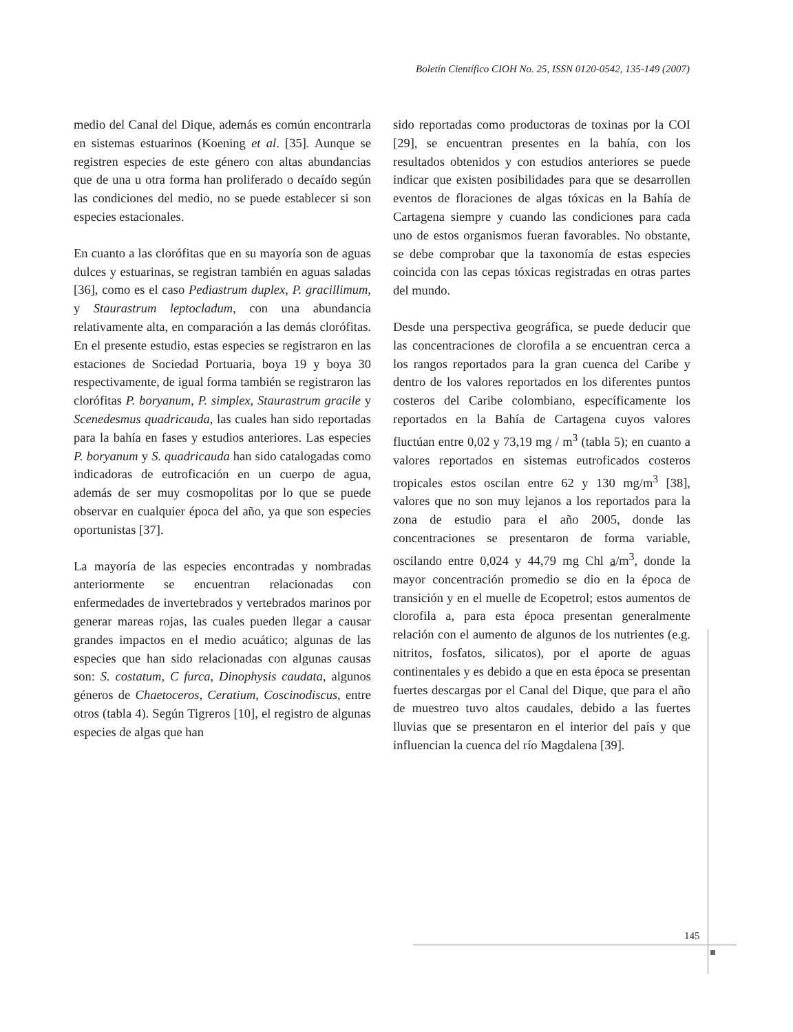Boletín Científico CIOH No. 25, ISSN 0120-0542, 135-149 (2007)
medio del Canal del Dique, además es común encontrarla en sistemas estuarinos (Koening et al. [35]. Aunque se registren especies de este género con altas abundancias que de una u otra forma han proliferado o decaído según las condiciones del medio, no se puede establecer si son especies estacionales.
En cuanto a las clorófitas que en su mayoría son de aguas dulces y estuarinas, se registran también en aguas saladas [36], como es el caso Pediastrum duplex, P. gracillimum, y Staurastrum leptocladum, con una abundancia relativamente alta, en comparación a las demás clorófitas. En el presente estudio, estas especies se registraron en las estaciones de Sociedad Portuaria, boya 19 y boya 30 respectivamente, de igual forma también se registraron las clorófitas P. boryanum, P. simplex, Staurastrum gracile y Scenedesmus quadricauda, las cuales han sido reportadas para la bahía en fases y estudios anteriores. Las especies P. boryanum y S. quadricauda han sido catalogadas como indicadoras de eutroficación en un cuerpo de agua, además de ser muy cosmopolitas por lo que se puede observar en cualquier época del año, ya que son especies oportunistas [37].
La mayoría de las especies encontradas y nombradas anteriormente se encuentran relacionadas con enfermedades de invertebrados y vertebrados marinos por generar mareas rojas, las cuales pueden llegar a causar grandes impactos en el medio acuático; algunas de las especies que han sido relacionadas con algunas causas son: S. costatum, C furca, Dinophysis caudata, algunos géneros de Chaetoceros, Ceratium, Coscinodiscus, entre otros (tabla 4). Según Tigreros [10], el registro de algunas especies de algas que han
sido reportadas como productoras de toxinas por la COI [29], se encuentran presentes en la bahía, con los resultados obtenidos y con estudios anteriores se puede indicar que existen posibilidades para que se desarrollen eventos de floraciones de algas tóxicas en la Bahía de Cartagena siempre y cuando las condiciones para cada uno de estos organismos fueran favorables. No obstante, se debe comprobar que la taxonomía de estas especies coincida con las cepas tóxicas registradas en otras partes del mundo.
Desde una perspectiva geográfica, se puede deducir que las concentraciones de clorofila a se encuentran cerca a los rangos reportados para la gran cuenca del Caribe y dentro de los valores reportados en los diferentes puntos costeros del Caribe colombiano, específicamente los reportados en la Bahía de Cartagena cuyos valores fluctúan entre 0,02 y 73,19 mg / m<sup>3</sup> (tabla 5); en cuanto a valores reportados en sistemas eutroficados costeros tropicales estos oscilan entre 62 y 130 mg/m<sup>3</sup> [38], valores que no son muy lejanos a los reportados para la zona de estudio para el año 2005, donde las concentraciones se presentaron de forma variable, oscilando entre 0,024 y 44,79 mg Chl a/m<sup>3</sup>, donde la mayor concentración promedio se dio en la época de transición y en el muelle de Ecopetrol; estos aumentos de clorofila a, para esta época presentan generalmente relación con el aumento de algunos de los nutrientes (e.g. nitritos, fosfatos, silicatos), por el aporte de aguas continentales y es debido a que en esta época se presentan fuertes descargas por el Canal del Dique, que para el año de muestreo tuvo altos caudales, debido a las fuertes lluvias que se presentaron en el interior del país y que influencian la cuenca del río Magdalena [39].
145